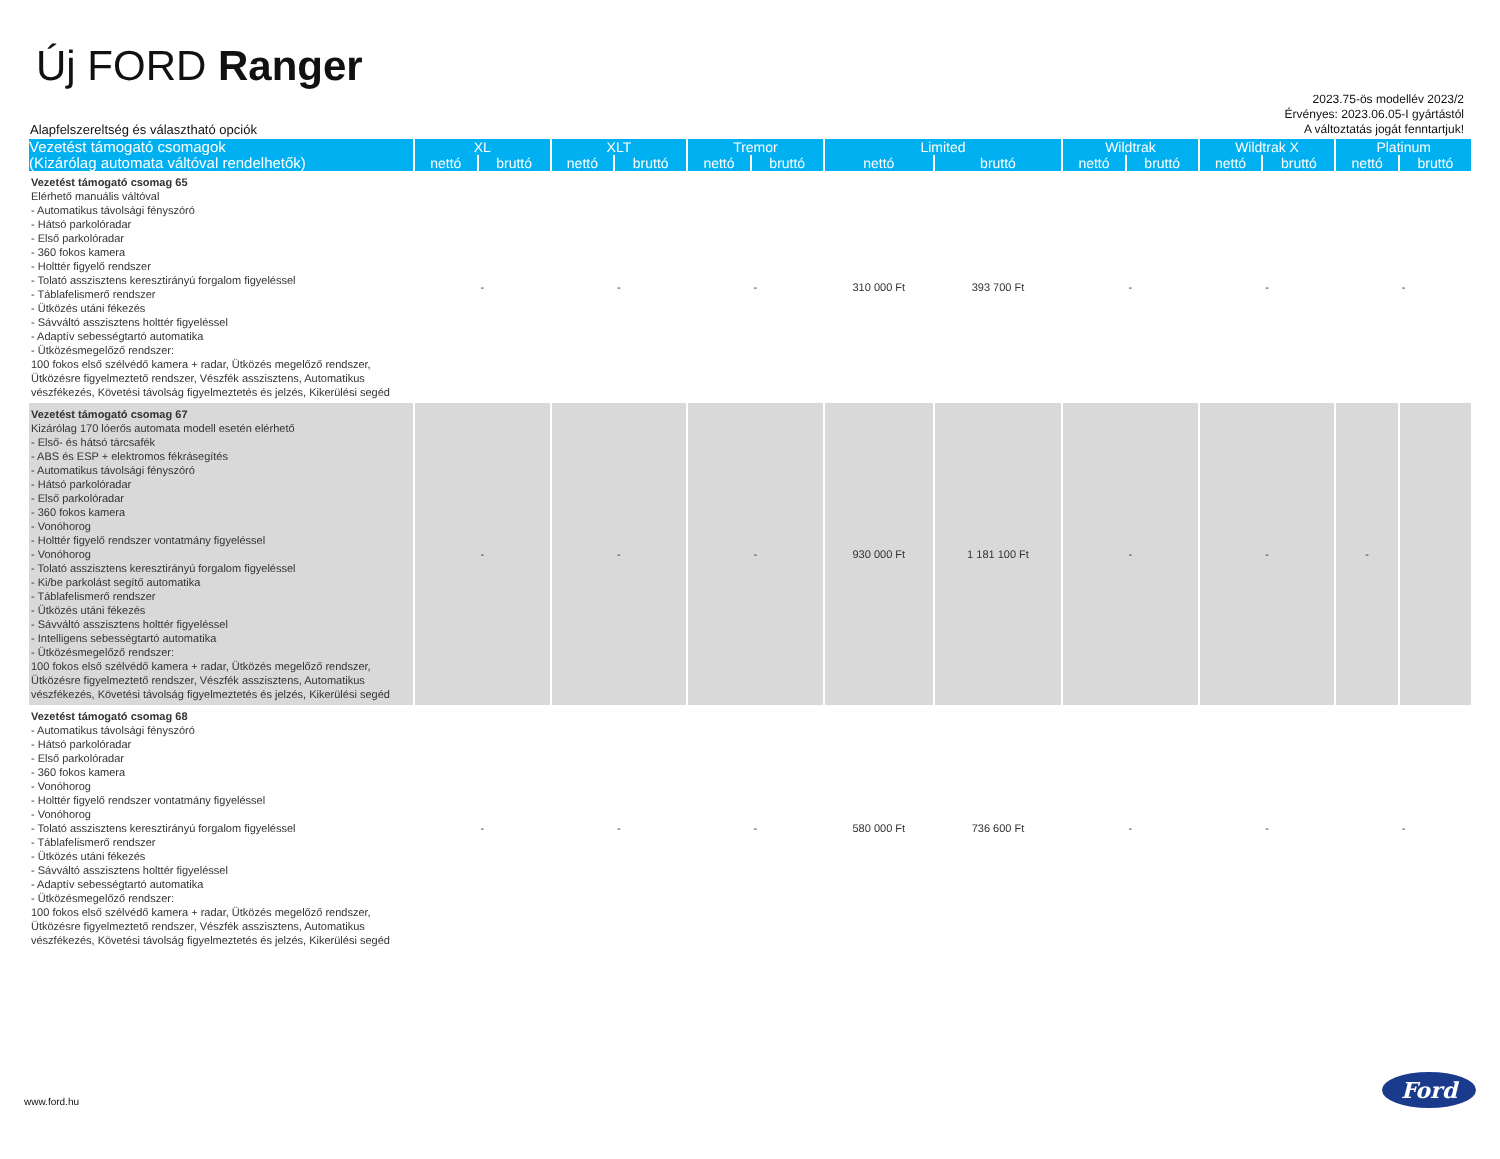Új FORD Ranger
2023.75-ös modellév 2023/2
Érvényes: 2023.06.05-I gyártástól
A változtatás jogát fenntartjuk!
Alapfelszereltség és választható opciók
| Vezetést támogató csomagok (Kizárólag automata váltóval rendelhetők) | XL | | XLT | | Tremor | | Limited | | Wildtrak | | Wildtrak X | | Platinum | |
| --- | --- | --- | --- | --- | --- | --- | --- | --- | --- | --- | --- | --- | --- | --- |
| | nettó | bruttó | nettó | bruttó | nettó | bruttó | nettó | bruttó | nettó | bruttó | nettó | bruttó | nettó | bruttó |
| Vezetést támogató csomag 65 Elérhető manuális váltóval - Automatikus távolsági fényszóró - Hátsó parkolóradar - Első parkolóradar - 360 fokos kamera - Holttér figyelő rendszer - Tolató asszisztens keresztirányú forgalom figyeléssel - Táblafelismerő rendszer - Ütközés utáni fékezés - Sávváltó asszisztens holttér figyeléssel - Adaptív sebességtartó automatika - Ütközésmegelőző rendszer: 100 fokos első szélvédő kamera + radar, Ütközés megelőző rendszer, Ütközésre figyelmeztető rendszer, Vészfék asszisztens, Automatikus vészfékezés, Követési távolság figyelmeztetés és jelzés, Kikerülési segéd | - | | - | | - | | 310 000 Ft | 393 700 Ft | - | | - | | - | |
| Vezetést támogató csomag 67 Kizárólag 170 lóerős automata modell esetén elérhető - Első- és hátsó tárcsafék - ABS és ESP + elektromos fékrásegítés - Automatikus távolsági fényszóró - Hátsó parkolóradar - Első parkolóradar - 360 fokos kamera - Vonóhorog - Holttér figyelő rendszer vontatmány figyeléssel - Vonóhorog - Tolató asszisztens keresztirányú forgalom figyeléssel - Ki/be parkolást segítő automatika - Táblafelismerő rendszer - Ütközés utáni fékezés - Sávváltó asszisztens holttér figyeléssel - Intelligens sebességtartó automatika - Ütközésmegelőző rendszer: 100 fokos első szélvédő kamera + radar, Ütközés megelőző rendszer, Ütközésre figyelmeztető rendszer, Vészfék asszisztens, Automatikus vészfékezés, Követési távolság figyelmeztetés és jelzés, Kikerülési segéd | - | | - | | - | | 930 000 Ft | 1 181 100 Ft | - | | - | | - | |
| Vezetést támogató csomag 68 - Automatikus távolsági fényszóró - Hátsó parkolóradar - Első parkolóradar - 360 fokos kamera - Vonóhorog - Holttér figyelő rendszer vontatmány figyeléssel - Vonóhorog - Tolató asszisztens keresztirányú forgalom figyeléssel - Táblafelismerő rendszer - Ütközés utáni fékezés - Sávváltó asszisztens holttér figyeléssel - Adaptív sebességtartó automatika - Ütközésmegelőző rendszer: 100 fokos első szélvédő kamera + radar, Ütközés megelőző rendszer, Ütközésre figyelmeztető rendszer, Vészfék asszisztens, Automatikus vészfékezés, Követési távolság figyelmeztetés és jelzés, Kikerülési segéd | - | | - | | - | | 580 000 Ft | 736 600 Ft | - | | - | | - | |
www.ford.hu
Ford